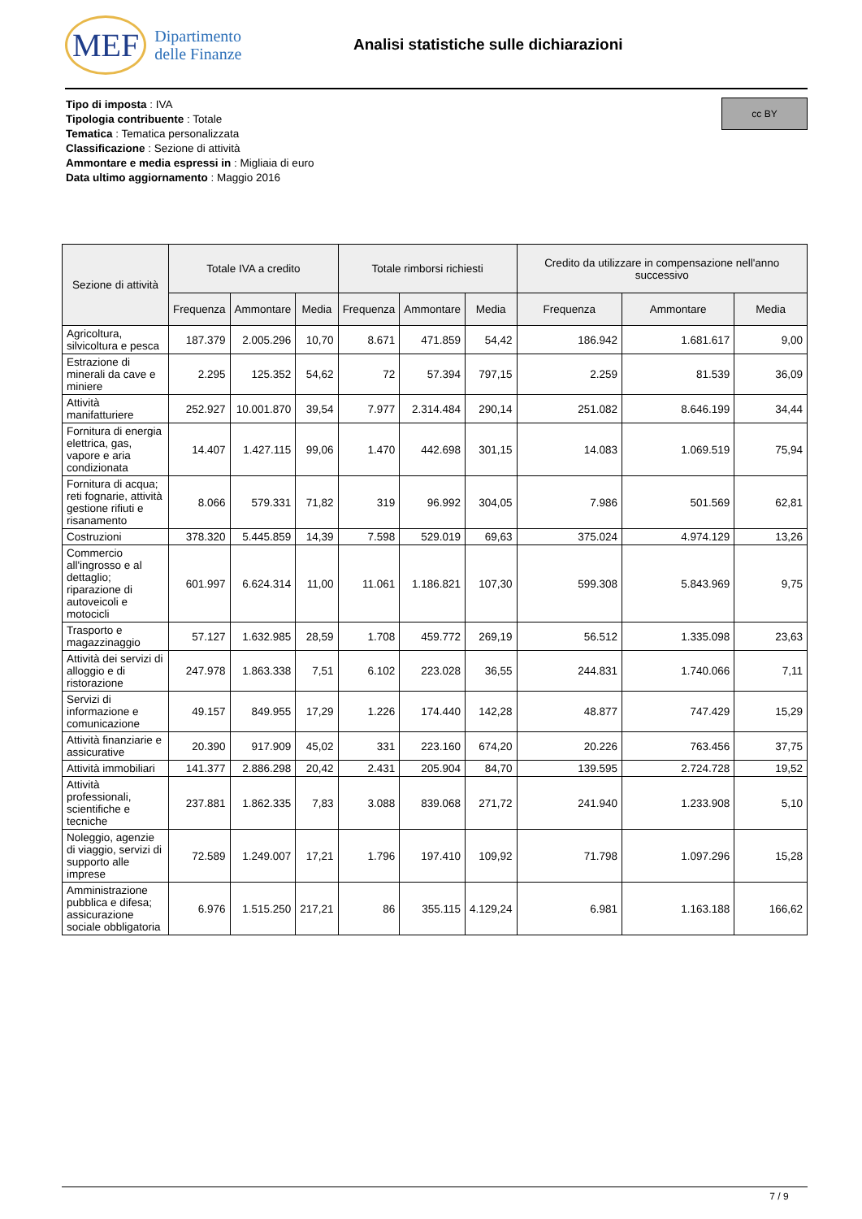MEF Dipartimento
delle Finanze
Analisi statistiche sulle dichiarazioni
cc BY
Tipo di imposta : IVA
Tipologia contribuente : Totale
Tematica : Tematica personalizzata
Classificazione : Sezione di attività
Ammontare e media espressi in : Migliaia di euro
Data ultimo aggiornamento : Maggio 2016
| Sezione di attività | Totale IVA a credito | | | Totale rimborsi richiesti | | | Credito da utilizzare in compensazione nell'anno successivo | | |
| --- | --- | --- | --- | --- | --- | --- | --- | --- | --- |
| | Frequenza | Ammontare | Media | Frequenza | Ammontare | Media | Frequenza | Ammontare | Media |
| Agricoltura, silvicoltura e pesca | 187.379 | 2.005.296 | 10,70 | 8.671 | 471.859 | 54,42 | 186.942 | 1.681.617 | 9,00 |
| Estrazione di minerali da cave e miniere | 2.295 | 125.352 | 54,62 | 72 | 57.394 | 797,15 | 2.259 | 81.539 | 36,09 |
| Attività manifatturiere | 252.927 | 10.001.870 | 39,54 | 7.977 | 2.314.484 | 290,14 | 251.082 | 8.646.199 | 34,44 |
| Fornitura di energia elettrica, gas, vapore e aria condizionata | 14.407 | 1.427.115 | 99,06 | 1.470 | 442.698 | 301,15 | 14.083 | 1.069.519 | 75,94 |
| Fornitura di acqua; reti fognarie, attività gestione rifiuti e risanamento | 8.066 | 579.331 | 71,82 | 319 | 96.992 | 304,05 | 7.986 | 501.569 | 62,81 |
| Costruzioni | 378.320 | 5.445.859 | 14,39 | 7.598 | 529.019 | 69,63 | 375.024 | 4.974.129 | 13,26 |
| Commercio all'ingrosso e al dettaglio; riparazione di autoveicoli e motocicli | 601.997 | 6.624.314 | 11,00 | 11.061 | 1.186.821 | 107,30 | 599.308 | 5.843.969 | 9,75 |
| Trasporto e magazzinaggio | 57.127 | 1.632.985 | 28,59 | 1.708 | 459.772 | 269,19 | 56.512 | 1.335.098 | 23,63 |
| Attività dei servizi di alloggio e di ristorazione | 247.978 | 1.863.338 | 7,51 | 6.102 | 223.028 | 36,55 | 244.831 | 1.740.066 | 7,11 |
| Servizi di informazione e comunicazione | 49.157 | 849.955 | 17,29 | 1.226 | 174.440 | 142,28 | 48.877 | 747.429 | 15,29 |
| Attività finanziarie e assicurative | 20.390 | 917.909 | 45,02 | 331 | 223.160 | 674,20 | 20.226 | 763.456 | 37,75 |
| Attività immobiliari | 141.377 | 2.886.298 | 20,42 | 2.431 | 205.904 | 84,70 | 139.595 | 2.724.728 | 19,52 |
| Attività professionali, scientifiche e tecniche | 237.881 | 1.862.335 | 7,83 | 3.088 | 839.068 | 271,72 | 241.940 | 1.233.908 | 5,10 |
| Noleggio, agenzie di viaggio, servizi di supporto alle imprese | 72.589 | 1.249.007 | 17,21 | 1.796 | 197.410 | 109,92 | 71.798 | 1.097.296 | 15,28 |
| Amministrazione pubblica e difesa; assicurazione sociale obbligatoria | 6.976 | 1.515.250 | 217,21 | 86 | 355.115 | 4.129,24 | 6.981 | 1.163.188 | 166,62 |
7 / 9